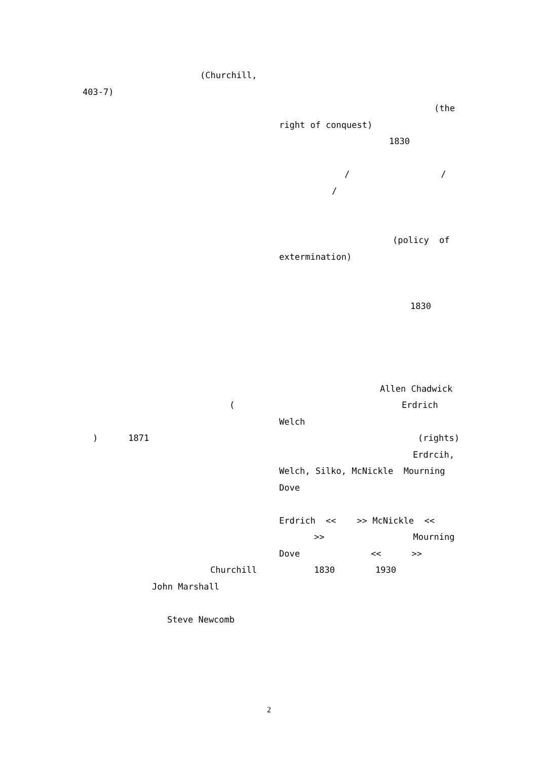(Churchill,
403-7)
(
) 1871
Churchill
John Marshall
Steve Newcomb
(the
right of conquest)
1830
/ /
/
(policy of
extermination)
1830
Allen Chadwick
Erdrich
Welch
(rights)
Erdrcih,
Welch, Silko, McNickle Mourning
Dove
Erdrich << >> McNickle <<
>> Mourning
Dove << >>
1830 1930
2